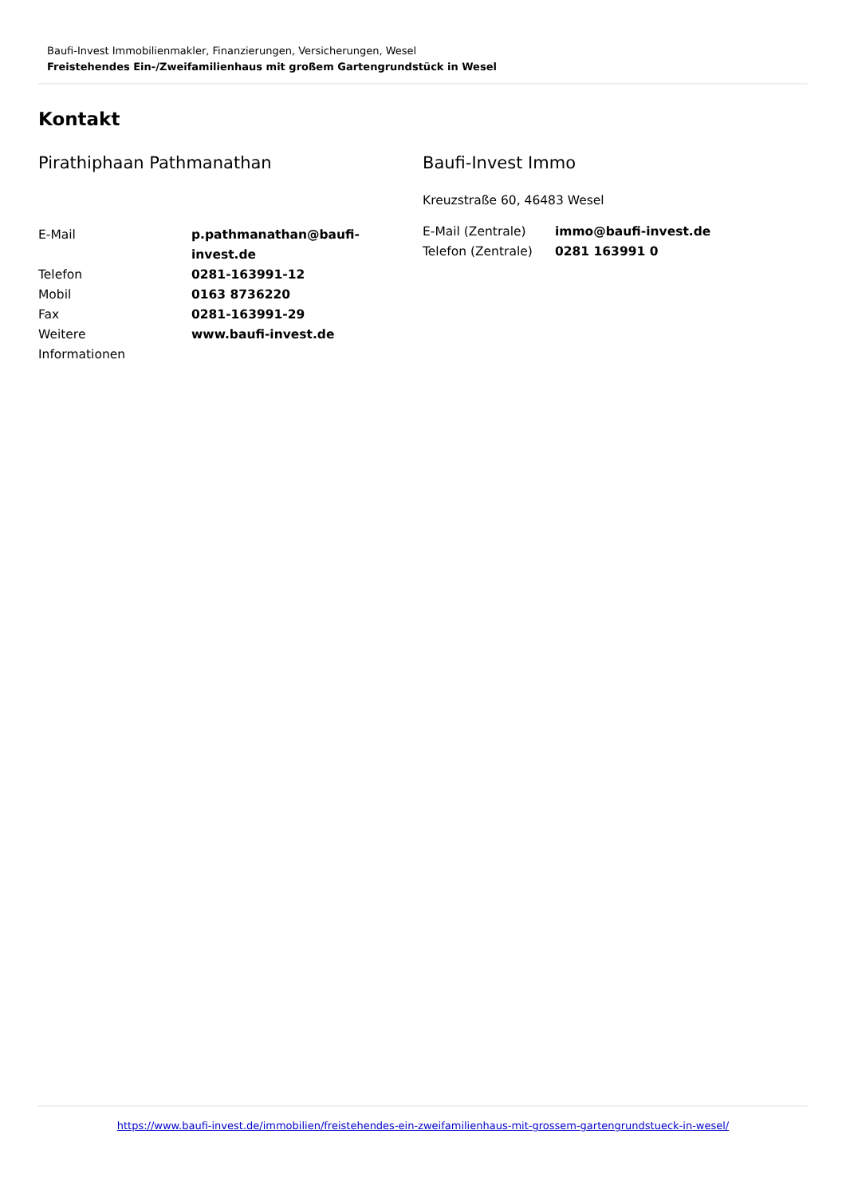Baufi-Invest Immobilienmakler, Finanzierungen, Versicherungen, Wesel
Freistehendes Ein-/Zweifamilienhaus mit großem Gartengrundstück in Wesel
Kontakt
Pirathiphaan Pathmanathan
| E-Mail | p.pathmanathan@baufi- invest.de |
| Telefon | 0281-163991-12 |
| Mobil | 0163 8736220 |
| Fax | 0281-163991-29 |
| Weitere Informationen | www.baufi-invest.de |
Baufi-Invest Immo
Kreuzstraße 60, 46483 Wesel
| E-Mail (Zentrale) | immo@baufi-invest.de |
| Telefon (Zentrale) | 0281 163991 0 |
https://www.baufi-invest.de/immobilien/freistehendes-ein-zweifamilienhaus-mit-grossem-gartengrundstueck-in-wesel/